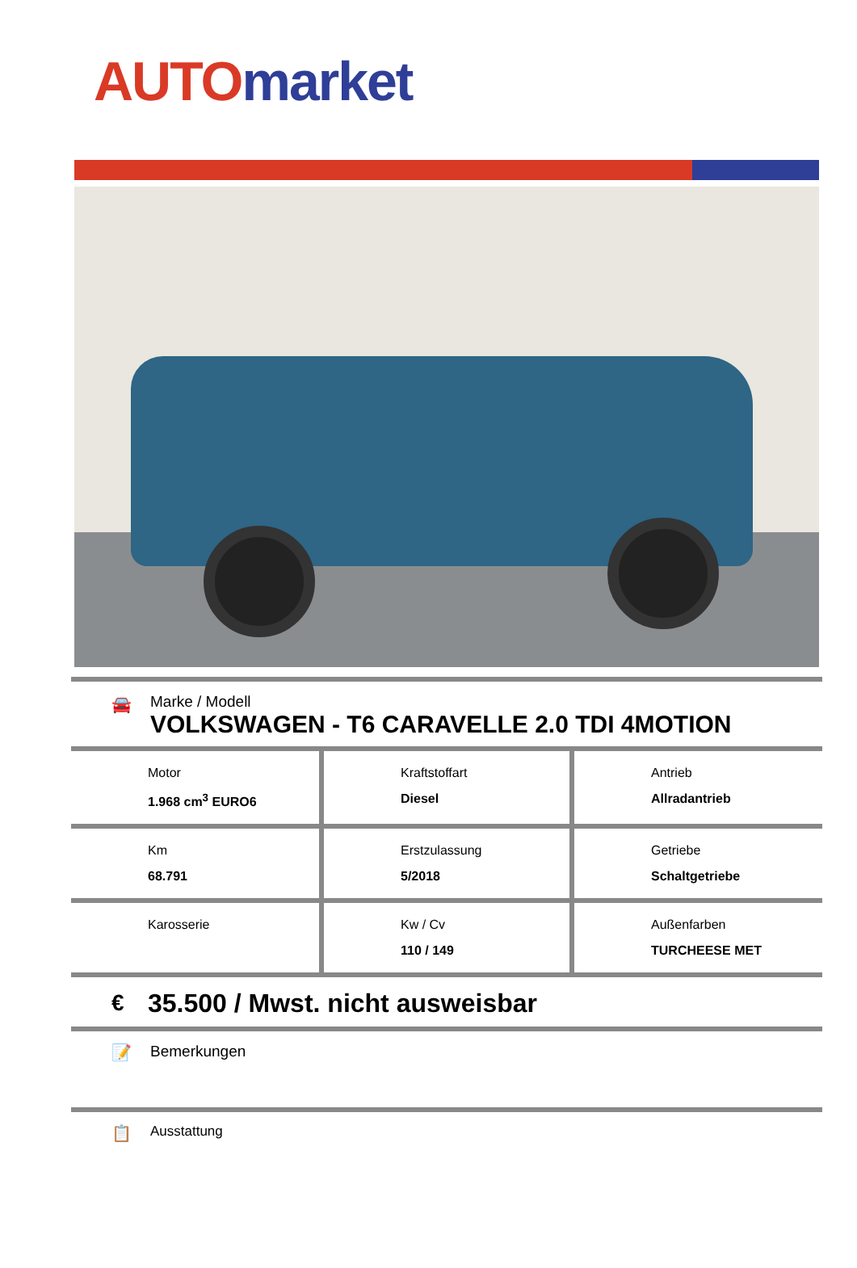AUTO market
🚘
Marke / Modell
VOLKSWAGEN - T6 CARAVELLE 2.0 TDI 4MOTION
| Motor 1.968 cm<sup>3</sup> EURO6 | Kraftstoffart Diesel | Antrieb Allradantrieb |
| Km 68.791 | Erstzulassung 5/2018 | Getriebe Schaltgetriebe |
| Karosserie | Kw / Cv 110 / 149 | Außenfarben TURCHEESE MET |
€ 35.500 / Mwst. nicht ausweisbar
📝 Bemerkungen
📋 Ausstattung